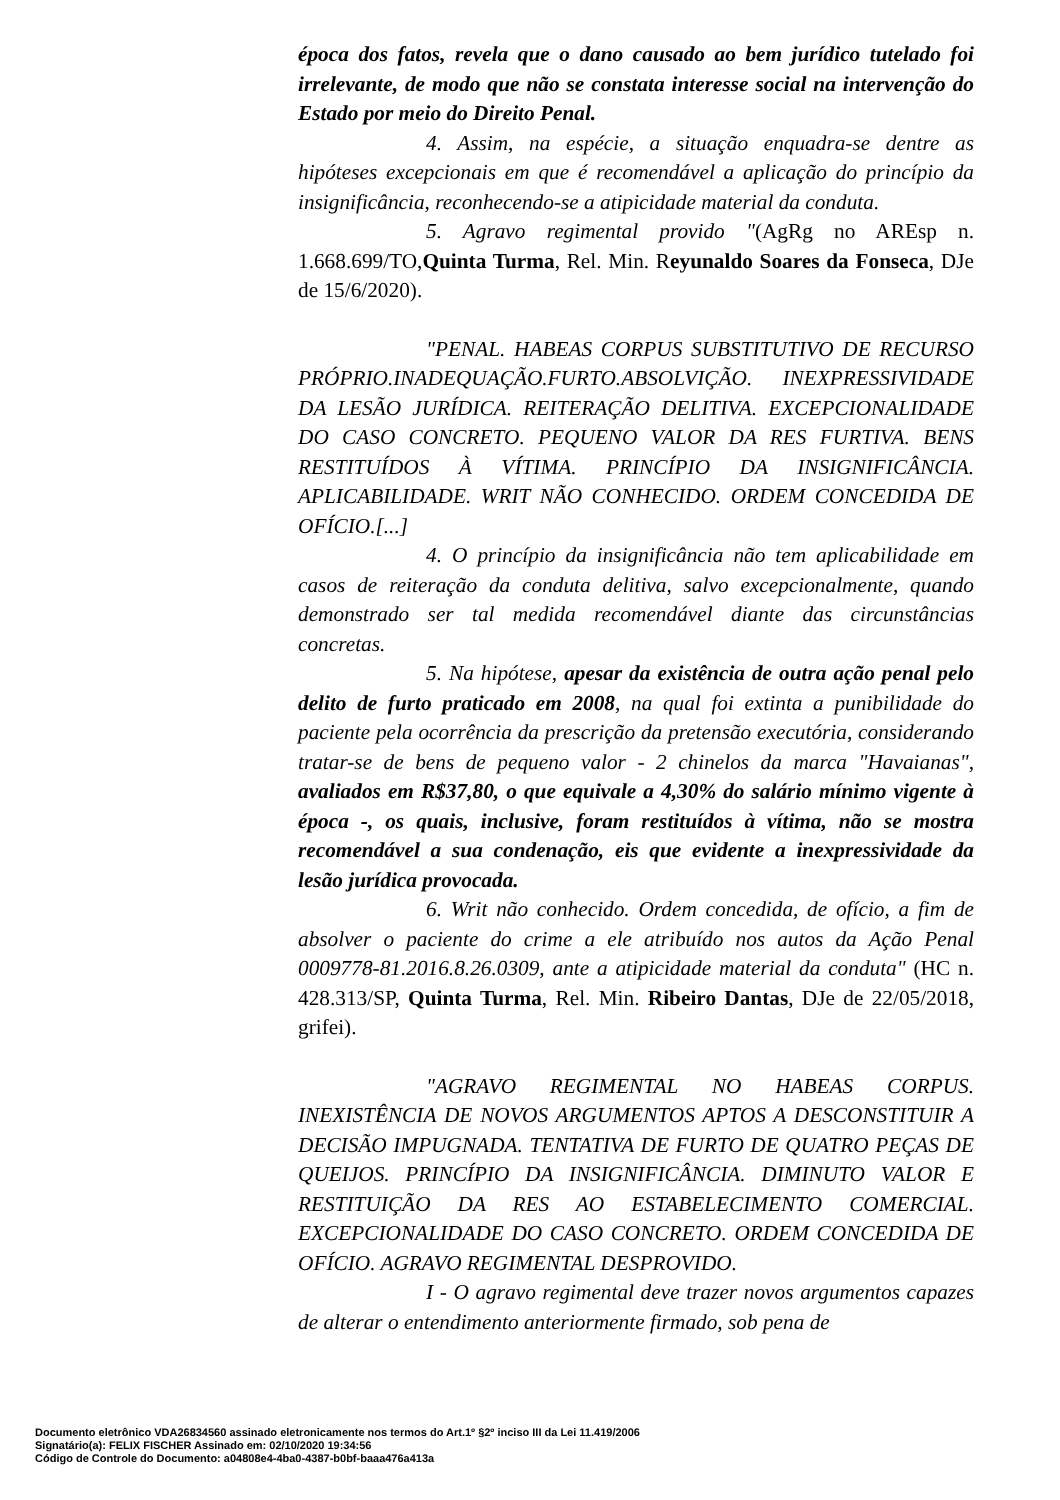época dos fatos, revela que o dano causado ao bem jurídico tutelado foi irrelevante, de modo que não se constata interesse social na intervenção do Estado por meio do Direito Penal.
4. Assim, na espécie, a situação enquadra-se dentre as hipóteses excepcionais em que é recomendável a aplicação do princípio da insignificância, reconhecendo-se a atipicidade material da conduta.
5. Agravo regimental provido "(AgRg no AREsp n. 1.668.699/TO,Quinta Turma, Rel. Min. Reyunaldo Soares da Fonseca, DJe de 15/6/2020).
"PENAL. HABEAS CORPUS SUBSTITUTIVO DE RECURSO PRÓPRIO.INADEQUAÇÃO.FURTO.ABSOLVIÇÃO. INEXPRESSIVIDADE DA LESÃO JURÍDICA. REITERAÇÃO DELITIVA. EXCEPCIONALIDADE DO CASO CONCRETO. PEQUENO VALOR DA RES FURTIVA. BENS RESTITUÍDOS À VÍTIMA. PRINCÍPIO DA INSIGNIFICÂNCIA. APLICABILIDADE. WRIT NÃO CONHECIDO. ORDEM CONCEDIDA DE OFÍCIO.[...]
4. O princípio da insignificância não tem aplicabilidade em casos de reiteração da conduta delitiva, salvo excepcionalmente, quando demonstrado ser tal medida recomendável diante das circunstâncias concretas.
5. Na hipótese, apesar da existência de outra ação penal pelo delito de furto praticado em 2008, na qual foi extinta a punibilidade do paciente pela ocorrência da prescrição da pretensão executória, considerando tratar-se de bens de pequeno valor - 2 chinelos da marca "Havaianas", avaliados em R$37,80, o que equivale a 4,30% do salário mínimo vigente à época -, os quais, inclusive, foram restituídos à vítima, não se mostra recomendável a sua condenação, eis que evidente a inexpressividade da lesão jurídica provocada.
6. Writ não conhecido. Ordem concedida, de ofício, a fim de absolver o paciente do crime a ele atribuído nos autos da Ação Penal 0009778-81.2016.8.26.0309, ante a atipicidade material da conduta" (HC n. 428.313/SP, Quinta Turma, Rel. Min. Ribeiro Dantas, DJe de 22/05/2018, grifei).
"AGRAVO REGIMENTAL NO HABEAS CORPUS. INEXISTÊNCIA DE NOVOS ARGUMENTOS APTOS A DESCONSTITUIR A DECISÃO IMPUGNADA. TENTATIVA DE FURTO DE QUATRO PEÇAS DE QUEIJOS. PRINCÍPIO DA INSIGNIFICÂNCIA. DIMINUTO VALOR E RESTITUIÇÃO DA RES AO ESTABELECIMENTO COMERCIAL. EXCEPCIONALIDADE DO CASO CONCRETO. ORDEM CONCEDIDA DE OFÍCIO. AGRAVO REGIMENTAL DESPROVIDO.
I - O agravo regimental deve trazer novos argumentos capazes de alterar o entendimento anteriormente firmado, sob pena de
Documento eletrônico VDA26834560 assinado eletronicamente nos termos do Art.1º §2º inciso III da Lei 11.419/2006
Signatário(a): FELIX FISCHER Assinado em: 02/10/2020 19:34:56
Código de Controle do Documento: a04808e4-4ba0-4387-b0bf-baaa476a413a